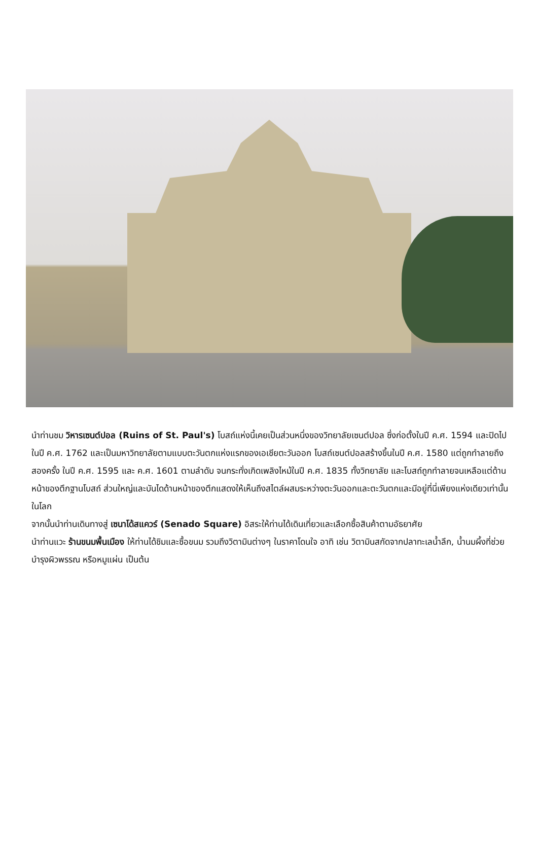นำท่านชม วิหารเซนต์ปอล (Ruins of St. Paul's) โบสถ์แห่งนี้เคยเป็นส่วนหนึ่งของวิทยาลัยเซนต์ปอล ซึ่งก่อตั้งในปี ค.ศ. 1594 และปิดไปในปี ค.ศ. 1762 และเป็นมหาวิทยาลัยตามแบบตะวันตกแห่งแรกของเอเชียตะวันออก โบสถ์เซนต์ปอลสร้างขึ้นในปี ค.ศ. 1580 แต่ถูกทำลายถึงสองครั้ง ในปี ค.ศ. 1595 และ ค.ศ. 1601 ตามลำดับ จนกระทั่งเกิดเพลิงไหม้ในปี ค.ศ. 1835 ทั้งวิทยาลัย และโบสถ์ถูกทำลายจนเหลือแต่ด้านหน้าของตึกฐานโบสถ์ ส่วนใหญ่และบันไดด้านหน้าของตึกแสดงให้เห็นถึงสไตล์ผสมระหว่างตะวันออกและตะวันตกและมีอยู่ที่นี่เพียงแห่งเดียวเท่านั้นในโลก
จากนั้นนำท่านเดินทางสู่ เซนาโด้สแควร์ (Senado Square) อิสระให้ท่านได้เดินเที่ยวและเลือกซื้อสินค้าตามอัธยาศัย
นำท่านแวะ ร้านขนมพื้นเมือง ให้ท่านได้ชิมและซื้อขนม รวมถึงวิตามินต่างๆ ในราคาโดนใจ อาทิ เช่น วิตามินสกัดจากปลาทะเลน้ำลึก, น้ำนมผึ้งที่ช่วยบำรุงผิวพรรณ หรือหมูแผ่น เป็นต้น